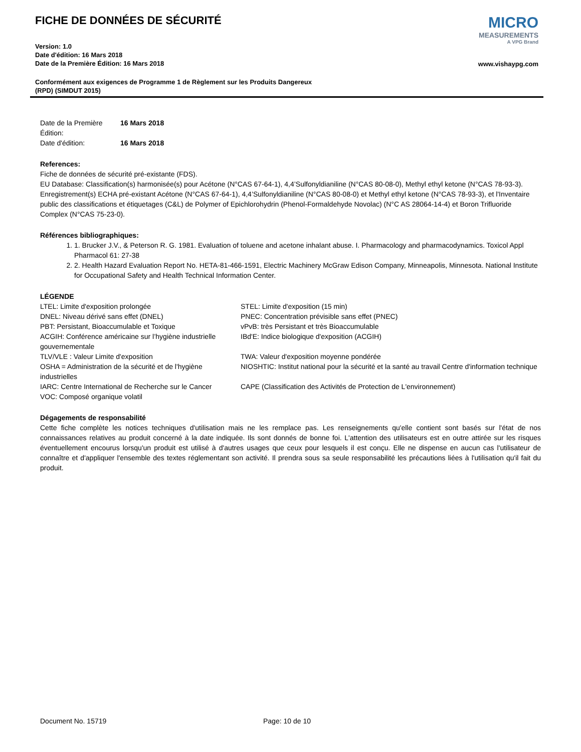FICHE DE DONNÉES DE SÉCURITÉ
Version: 1.0
Date d'édition: 16 Mars 2018
Date de la Première Édition: 16 Mars 2018
Conformément aux exigences de Programme 1 de Règlement sur les Produits Dangereux
(RPD) (SIMDUT 2015)
MICRO
MEASUREMENTS
A VPG Brand
www.vishaypg.com
Date de la Première Édition:
16 Mars 2018
Date d'édition:
16 Mars 2018
References:
Fiche de données de sécurité pré-existante (FDS).
EU Database: Classification(s) harmonisée(s) pour Acétone (N°CAS 67-64-1), 4,4’Sulfonyldianiline (N°CAS 80-08-0), Methyl ethyl ketone (N°CAS 78-93-3). Enregistrement(s) ECHA pré-existant Acétone (N°CAS 67-64-1), 4,4’Sulfonyldianiline (N°CAS 80-08-0) et Methyl ethyl ketone (N°CAS 78-93-3), et l'Inventaire public des classifications et étiquetages (C&L) de Polymer of Epichlorohydrin (Phenol-Formaldehyde Novolac) (N°C AS 28064-14-4) et Boron Trifluoride Complex (N°CAS 75-23-0).
Références bibliographiques:
1. Brucker J.V., & Peterson R. G. 1981. Evaluation of toluene and acetone inhalant abuse. I. Pharmacology and pharmacodynamics. Toxicol Appl Pharmacol 61: 27-38
2. Health Hazard Evaluation Report No. HETA-81-466-1591, Electric Machinery McGraw Edison Company, Minneapolis, Minnesota. National Institute for Occupational Safety and Health Technical Information Center.
LÉGENDE
LTEL: Limite d'exposition prolongée
STEL: Limite d'exposition (15 min)
DNEL: Niveau dérivé sans effet (DNEL)
PNEC: Concentration prévisible sans effet (PNEC)
PBT: Persistant, Bioaccumulable et Toxique
vPvB: très Persistant et très Bioaccumulable
ACGIH: Conférence américaine sur l’hygiène industrielle gouvernementale
IBd'E: Indice biologique d'exposition (ACGIH)
TLV/VLE : Valeur Limite d'exposition
TWA: Valeur d'exposition moyenne pondérée
OSHA = Administration de la sécurité et de l'hygiène industrielles
NIOSHTIC: Institut national pour la sécurité et la santé au travail Centre d'information technique
IARC: Centre International de Recherche sur le Cancer
CAPE (Classification des Activités de Protection de L'environnement)
VOC: Composé organique volatil
Dégagements de responsabilité
Cette fiche complète les notices techniques d'utilisation mais ne les remplace pas. Les renseignements qu'elle contient sont basés sur l'état de nos connaissances relatives au produit concerné à la date indiquée. Ils sont donnés de bonne foi. L'attention des utilisateurs est en outre attirée sur les risques éventuellement encourus lorsqu'un produit est utilisé à d'autres usages que ceux pour lesquels il est conçu. Elle ne dispense en aucun cas l'utilisateur de connaître et d'appliquer l'ensemble des textes réglementant son activité. Il prendra sous sa seule responsabilité les précautions liées à l'utilisation qu'il fait du produit.
Document No. 15719 Page: 10 de 10